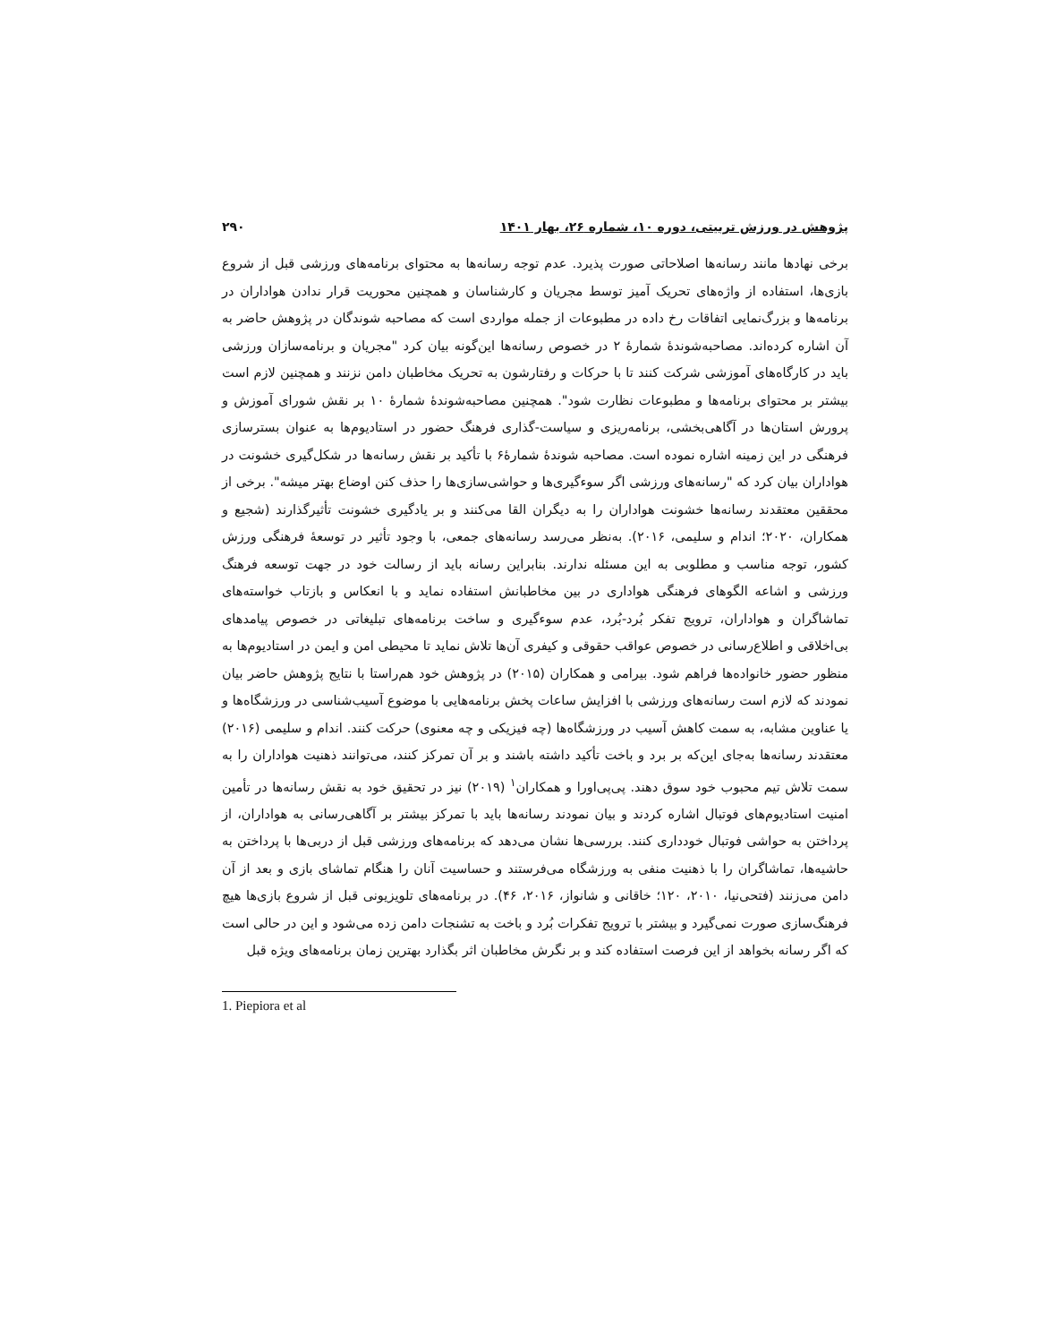پژوهش در ورزش تربیتی، دوره ۱۰، شماره ۲۶، بهار ۱۴۰۱ ۲۹۰
برخی نهادها مانند رسانه‌ها اصلاحاتی صورت پذیرد. عدم توجه رسانه‌ها به محتوای برنامه‌های ورزشی قبل از شروع بازی‌ها، استفاده از واژه‌های تحریک آمیز توسط مجریان و کارشناسان و همچنین محوریت قرار ندادن هواداران در برنامه‌ها و بزرگ‌نمایی اتفاقات رخ داده در مطبوعات از جمله مواردی است که مصاحبه شوندگان در پژوهش حاضر به آن اشاره کرده‌اند. مصاحبه‌شوندهٔ شمارهٔ ۲ در خصوص رسانه‌ها این‌گونه بیان کرد "مجریان و برنامه‌سازان ورزشی باید در کارگاه‌های آموزشی شرکت کنند تا با حرکات و رفتارشون به تحریک مخاطبان دامن نزنند و همچنین لازم است بیشتر بر محتوای برنامه‌ها و مطبوعات نظارت شود". همچنین مصاحبه‌شوندهٔ شمارهٔ ۱۰ بر نقش شورای آموزش و پرورش استان‌ها در آگاهی‌بخشی، برنامه‌ریزی و سیاست-گذاری فرهنگ حضور در استادیوم‌ها به عنوان بسترسازی فرهنگی در این زمینه اشاره نموده است. مصاحبه شوندهٔ شمارهٔ۶ با تأکید بر نقش رسانه‌ها در شکل‌گیری خشونت در هواداران بیان کرد که "رسانه‌های ورزشی اگر سوءگیری‌ها و حواشی‌سازی‌ها را حذف کنن اوضاع بهتر میشه". برخی از محققین معتقدند رسانه‌ها خشونت هواداران را به دیگران القا می‌کنند و بر یادگیری خشونت تأثیرگذارند (شجیع و همکاران، ۲۰۲۰؛ اندام و سلیمی، ۲۰۱۶). به‌نظر می‌رسد رسانه‌های جمعی، با وجود تأثیر در توسعهٔ فرهنگی ورزش کشور، توجه مناسب و مطلوبی به این مسئله ندارند. بنابراین رسانه باید از رسالت خود در جهت توسعه فرهنگ ورزشی و اشاعه الگوهای فرهنگی هواداری در بین مخاطبانش استفاده نماید و با انعکاس و بازتاب خواسته‌های تماشاگران و هواداران، ترویج تفکر بُرد-بُرد، عدم سوءگیری و ساخت برنامه‌های تبلیغاتی در خصوص پیامدهای بی‌اخلاقی و اطلاع‌رسانی در خصوص عواقب حقوقی و کیفری آن‌ها تلاش نماید تا محیطی امن و ایمن در استادیوم‌ها به منظور حضور خانواده‌ها فراهم شود. بیرامی و همکاران (۲۰۱۵) در پژوهش خود هم‌راستا با نتایج پژوهش حاضر بیان نمودند که لازم است رسانه‌های ورزشی با افزایش ساعات پخش برنامه‌هایی با موضوع آسیب‌شناسی در ورزشگاه‌ها و یا عناوین مشابه، به سمت کاهش آسیب در ورزشگاه‌ها (چه فیزیکی و چه معنوی) حرکت کنند. اندام و سلیمی (۲۰۱۶) معتقدند رسانه‌ها به‌جای این‌که بر برد و باخت تأکید داشته باشند و بر آن تمرکز کنند، می‌توانند ذهنیت هواداران را به سمت تلاش تیم محبوب خود سوق دهند. پی‌پی‌اورا و همکاران<sup>۱</sup> (۲۰۱۹) نیز در تحقیق خود به نقش رسانه‌ها در تأمین امنیت استادیوم‌های فوتبال اشاره کردند و بیان نمودند رسانه‌ها باید با تمرکز بیشتر بر آگاهی‌رسانی به هواداران، از پرداختن به حواشی فوتبال خودداری کنند. بررسی‌ها نشان می‌دهد که برنامه‌های ورزشی قبل از دربی‌ها با پرداختن به حاشیه‌ها، تماشاگران را با ذهنیت منفی به ورزشگاه می‌فرستند و حساسیت آنان را هنگام تماشای بازی و بعد از آن دامن می‌زنند (فتحی‌نیا، ۲۰۱۰، ۱۲۰؛ خاقانی و شانواز، ۲۰۱۶، ۴۶). در برنامه‌های تلویزیونی قبل از شروع بازی‌ها هیچ فرهنگ‌سازی صورت نمی‌گیرد و بیشتر با ترویج تفکرات بُرد و باخت به تشنجات دامن زده می‌شود و این در حالی است که اگر رسانه بخواهد از این فرصت استفاده کند و بر نگرش مخاطبان اثر بگذارد بهترین زمان برنامه‌های ویژه قبل
1. Piepiora et al